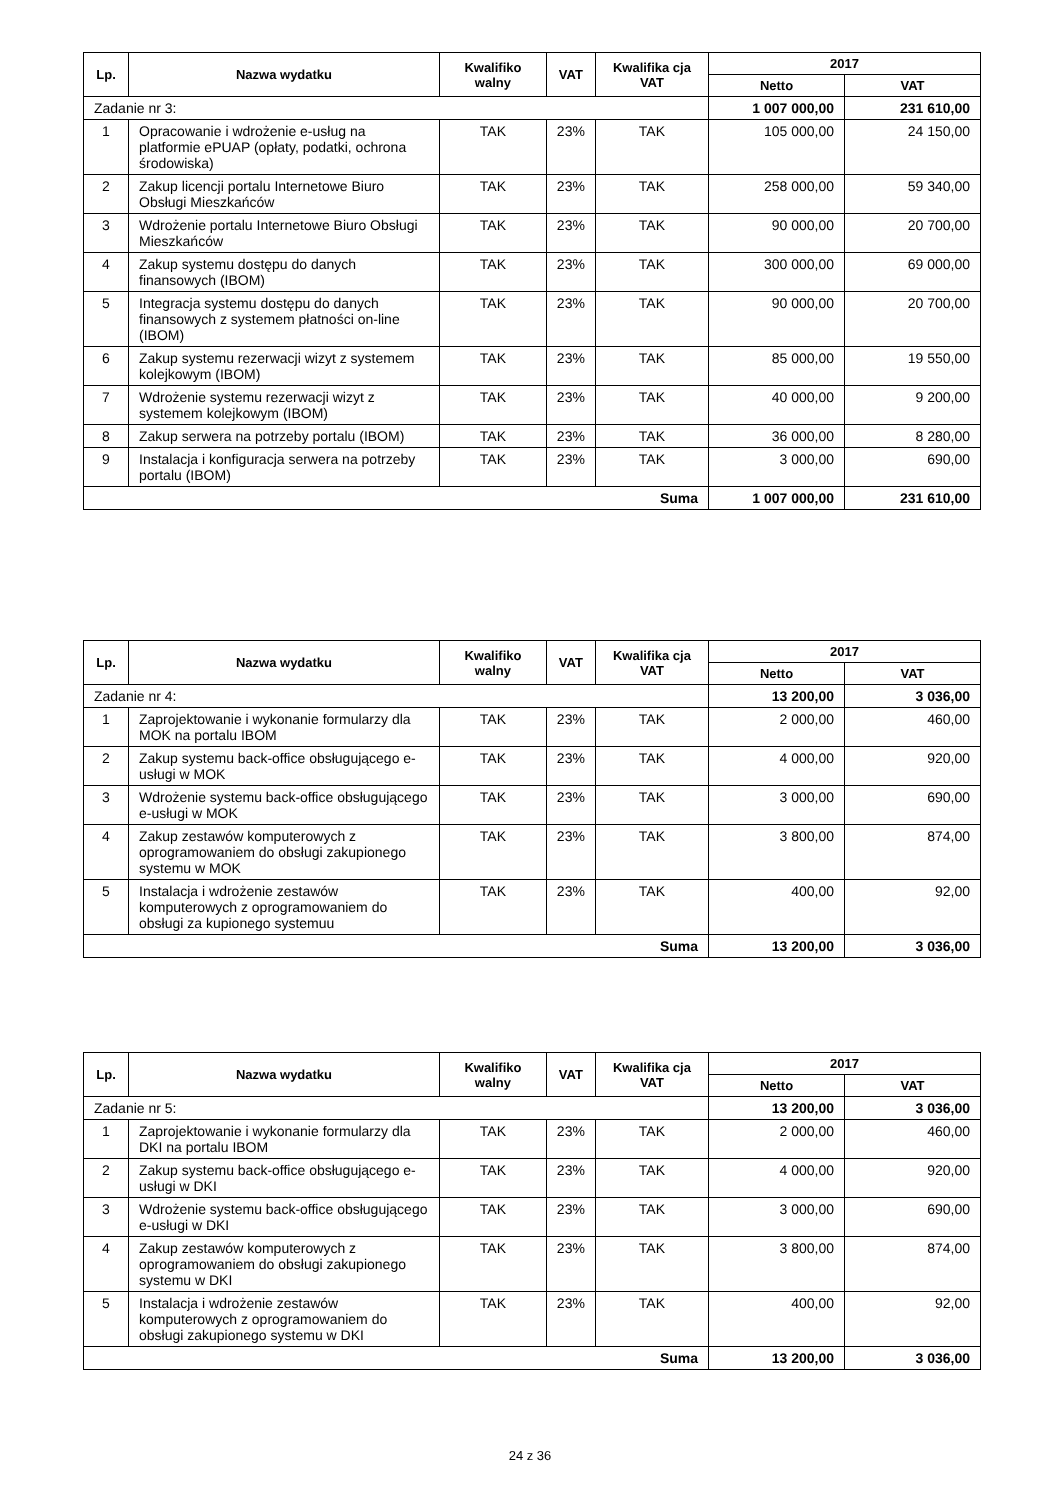| Lp. | Nazwa wydatku | Kwalifiko walny | VAT | Kwalifika cja VAT | 2017 | |
| --- | --- | --- | --- | --- | --- | --- |
| | | | | | Netto | VAT |
| Zadanie nr 3: | | | | | 1 007 000,00 | 231 610,00 |
| 1 | Opracowanie i wdrożenie e-usług na platformie ePUAP (opłaty, podatki, ochrona środowiska) | TAK | 23% | TAK | 105 000,00 | 24 150,00 |
| 2 | Zakup licencji portalu Internetowe Biuro Obsługi Mieszkańców | TAK | 23% | TAK | 258 000,00 | 59 340,00 |
| 3 | Wdrożenie portalu Internetowe Biuro Obsługi Mieszkańców | TAK | 23% | TAK | 90 000,00 | 20 700,00 |
| 4 | Zakup systemu dostępu do danych finansowych (IBOM) | TAK | 23% | TAK | 300 000,00 | 69 000,00 |
| 5 | Integracja systemu dostępu do danych finansowych z systemem płatności on-line (IBOM) | TAK | 23% | TAK | 90 000,00 | 20 700,00 |
| 6 | Zakup systemu rezerwacji wizyt z systemem kolejkowym (IBOM) | TAK | 23% | TAK | 85 000,00 | 19 550,00 |
| 7 | Wdrożenie systemu rezerwacji wizyt z systemem kolejkowym (IBOM) | TAK | 23% | TAK | 40 000,00 | 9 200,00 |
| 8 | Zakup serwera na potrzeby portalu (IBOM) | TAK | 23% | TAK | 36 000,00 | 8 280,00 |
| 9 | Instalacja i konfiguracja serwera na potrzeby portalu (IBOM) | TAK | 23% | TAK | 3 000,00 | 690,00 |
| Suma | | | | | 1 007 000,00 | 231 610,00 |
| Lp. | Nazwa wydatku | Kwalifiko walny | VAT | Kwalifika cja VAT | 2017 | |
| --- | --- | --- | --- | --- | --- | --- |
| | | | | | Netto | VAT |
| Zadanie nr 4: | | | | | 13 200,00 | 3 036,00 |
| 1 | Zaprojektowanie i wykonanie formularzy dla MOK na portalu IBOM | TAK | 23% | TAK | 2 000,00 | 460,00 |
| 2 | Zakup systemu back-office obsługującego e-usługi w MOK | TAK | 23% | TAK | 4 000,00 | 920,00 |
| 3 | Wdrożenie systemu back-office obsługującego e-usługi w MOK | TAK | 23% | TAK | 3 000,00 | 690,00 |
| 4 | Zakup zestawów komputerowych z oprogramowaniem do obsługi zakupionego systemu w MOK | TAK | 23% | TAK | 3 800,00 | 874,00 |
| 5 | Instalacja i wdrożenie zestawów komputerowych z oprogramowaniem do obsługi za kupionego systemuu | TAK | 23% | TAK | 400,00 | 92,00 |
| Suma | | | | | 13 200,00 | 3 036,00 |
| Lp. | Nazwa wydatku | Kwalifiko walny | VAT | Kwalifika cja VAT | 2017 | |
| --- | --- | --- | --- | --- | --- | --- |
| | | | | | Netto | VAT |
| Zadanie nr 5: | | | | | 13 200,00 | 3 036,00 |
| 1 | Zaprojektowanie i wykonanie formularzy dla DKI na portalu IBOM | TAK | 23% | TAK | 2 000,00 | 460,00 |
| 2 | Zakup systemu back-office obsługującego e-usługi w DKI | TAK | 23% | TAK | 4 000,00 | 920,00 |
| 3 | Wdrożenie systemu back-office obsługującego e-usługi w DKI | TAK | 23% | TAK | 3 000,00 | 690,00 |
| 4 | Zakup zestawów komputerowych z oprogramowaniem do obsługi zakupionego systemu w DKI | TAK | 23% | TAK | 3 800,00 | 874,00 |
| 5 | Instalacja i wdrożenie zestawów komputerowych z oprogramowaniem do obsługi zakupionego systemu w DKI | TAK | 23% | TAK | 400,00 | 92,00 |
| Suma | | | | | 13 200,00 | 3 036,00 |
24 z 36